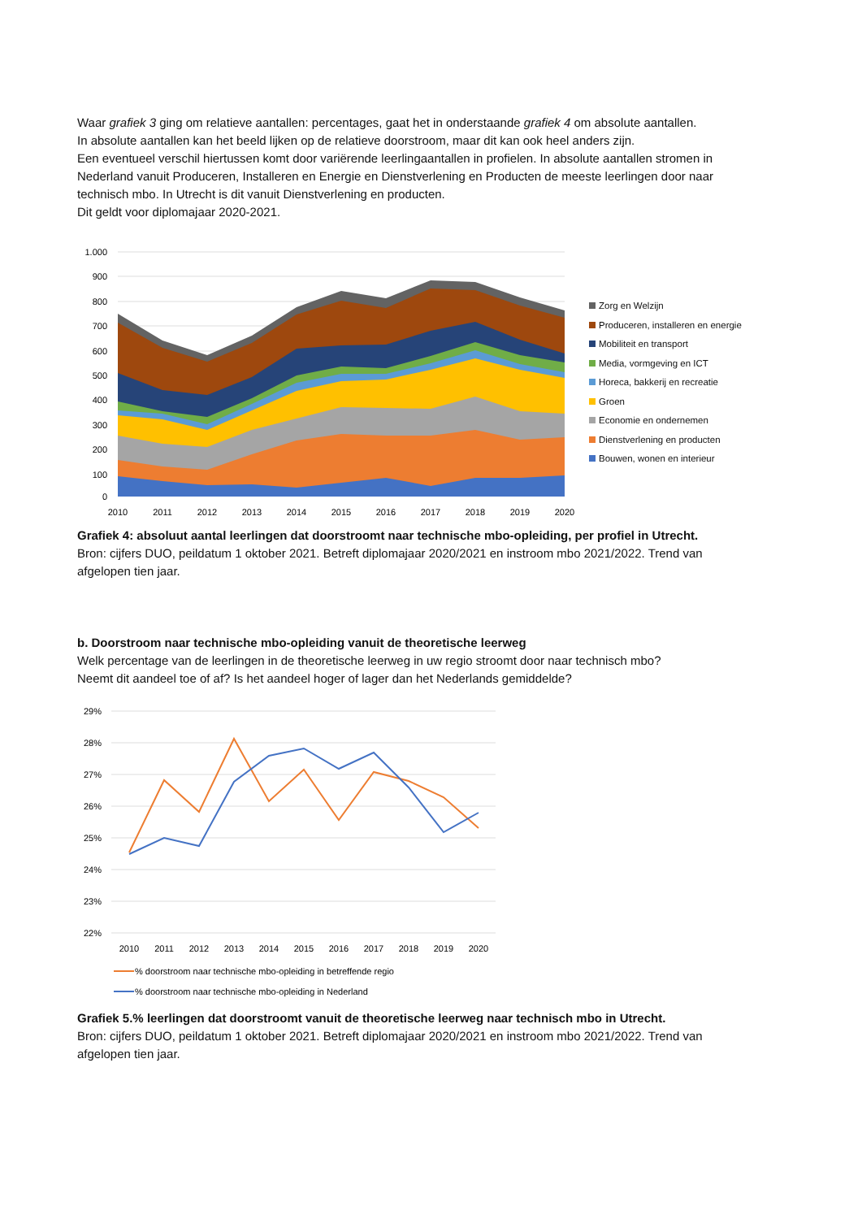Waar grafiek 3 ging om relatieve aantallen: percentages, gaat het in onderstaande grafiek 4 om absolute aantallen.
In absolute aantallen kan het beeld lijken op de relatieve doorstroom, maar dit kan ook heel anders zijn.
Een eventueel verschil hiertussen komt door variërende leerlingaantallen in profielen. In absolute aantallen stromen in Nederland vanuit Produceren, Installeren en Energie en Dienstverlening en Producten de meeste leerlingen door naar technisch mbo. In Utrecht is dit vanuit Dienstverlening en producten.
Dit geldt voor diplomajaar 2020-2021.
1.000
900
800
700
600
500
400
300
200
100
0
2010
2011
2012
2013
2014
2015
2016
2017
2018
2019
2020
Zorg en Welzijn
Produceren, installeren en energie
Mobiliteit en transport
Media, vormgeving en ICT
Horeca, bakkerij en recreatie
Groen
Economie en ondernemen
Dienstverlening en producten
Bouwen, wonen en interieur
Grafiek 4: absoluut aantal leerlingen dat doorstroomt naar technische mbo-opleiding, per profiel in Utrecht.
Bron: cijfers DUO, peildatum 1 oktober 2021. Betreft diplomajaar 2020/2021 en instroom mbo 2021/2022. Trend van afgelopen tien jaar.
b. Doorstroom naar technische mbo-opleiding vanuit de theoretische leerweg
Welk percentage van de leerlingen in de theoretische leerweg in uw regio stroomt door naar technisch mbo?
Neemt dit aandeel toe of af? Is het aandeel hoger of lager dan het Nederlands gemiddelde?
29%
28%
27%
26%
25%
24%
23%
22%
2010
2011
2012
2013
2014
2015
2016
2017
2018
2019
2020
% doorstroom naar technische mbo-opleiding in betreffende regio
% doorstroom naar technische mbo-opleiding in Nederland
Grafiek 5.% leerlingen dat doorstroomt vanuit de theoretische leerweg naar technisch mbo in Utrecht.
Bron: cijfers DUO, peildatum 1 oktober 2021. Betreft diplomajaar 2020/2021 en instroom mbo 2021/2022. Trend van afgelopen tien jaar.